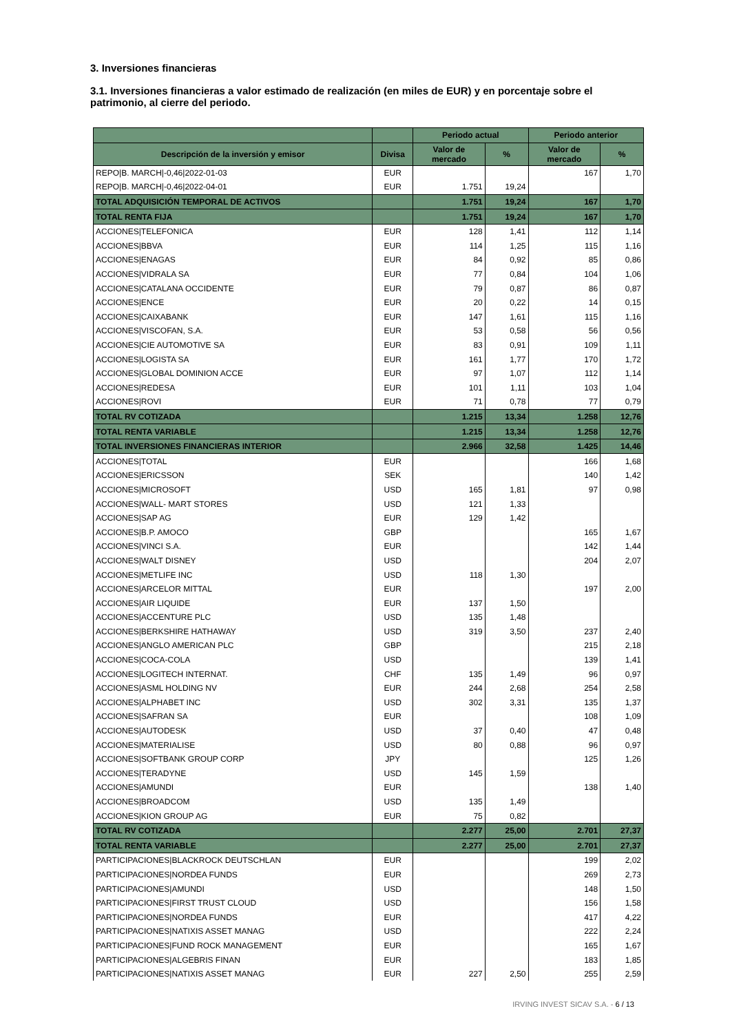3. Inversiones financieras
3.1. Inversiones financieras a valor estimado de realización (en miles de EUR) y en porcentaje sobre el patrimonio, al cierre del periodo.
| | | Periodo actual | | Periodo anterior | |
| --- | --- | --- | --- | --- | --- |
| Descripción de la inversión y emisor | Divisa | Valor de mercado | % | Valor de mercado | % |
| REPO/B. MARCH/-0,46/2022-01-03 | EUR | | | 167 | 1,70 |
| REPO/B. MARCH/-0,46/2022-04-01 | EUR | 1.751 | 19,24 | | |
| TOTAL ADQUISICIÓN TEMPORAL DE ACTIVOS | | 1.751 | 19,24 | 167 | 1,70 |
| TOTAL RENTA FIJA | | 1.751 | 19,24 | 167 | 1,70 |
| ACCIONES/TELEFONICA | EUR | 128 | 1,41 | 112 | 1,14 |
| ACCIONES/BBVA | EUR | 114 | 1,25 | 115 | 1,16 |
| ACCIONES/ENAGAS | EUR | 84 | 0,92 | 85 | 0,86 |
| ACCIONES/VIDRALA SA | EUR | 77 | 0,84 | 104 | 1,06 |
| ACCIONES/CATALANA OCCIDENTE | EUR | 79 | 0,87 | 86 | 0,87 |
| ACCIONES/ENCE | EUR | 20 | 0,22 | 14 | 0,15 |
| ACCIONES/CAIXABANK | EUR | 147 | 1,61 | 115 | 1,16 |
| ACCIONES/VISCOFAN, S.A. | EUR | 53 | 0,58 | 56 | 0,56 |
| ACCIONES/CIE AUTOMOTIVE SA | EUR | 83 | 0,91 | 109 | 1,11 |
| ACCIONES/LOGISTA SA | EUR | 161 | 1,77 | 170 | 1,72 |
| ACCIONES/GLOBAL DOMINION ACCE | EUR | 97 | 1,07 | 112 | 1,14 |
| ACCIONES/REDESA | EUR | 101 | 1,11 | 103 | 1,04 |
| ACCIONES/ROVI | EUR | 71 | 0,78 | 77 | 0,79 |
| TOTAL RV COTIZADA | | 1.215 | 13,34 | 1.258 | 12,76 |
| TOTAL RENTA VARIABLE | | 1.215 | 13,34 | 1.258 | 12,76 |
| TOTAL INVERSIONES FINANCIERAS INTERIOR | | 2.966 | 32,58 | 1.425 | 14,46 |
| ACCIONES/TOTAL | EUR | | | 166 | 1,68 |
| ACCIONES/ERICSSON | SEK | | | 140 | 1,42 |
| ACCIONES/MICROSOFT | USD | 165 | 1,81 | 97 | 0,98 |
| ACCIONES/WALL- MART STORES | USD | 121 | 1,33 | | |
| ACCIONES/SAP AG | EUR | 129 | 1,42 | | |
| ACCIONES/B.P. AMOCO | GBP | | | 165 | 1,67 |
| ACCIONES/VINCI S.A. | EUR | | | 142 | 1,44 |
| ACCIONES/WALT DISNEY | USD | | | 204 | 2,07 |
| ACCIONES/METLIFE INC | USD | 118 | 1,30 | | |
| ACCIONES/ARCELOR MITTAL | EUR | | | 197 | 2,00 |
| ACCIONES/AIR LIQUIDE | EUR | 137 | 1,50 | | |
| ACCIONES/ACCENTURE PLC | USD | 135 | 1,48 | | |
| ACCIONES/BERKSHIRE HATHAWAY | USD | 319 | 3,50 | 237 | 2,40 |
| ACCIONES/ANGLO AMERICAN PLC | GBP | | | 215 | 2,18 |
| ACCIONES/COCA-COLA | USD | | | 139 | 1,41 |
| ACCIONES/LOGITECH INTERNAT. | CHF | 135 | 1,49 | 96 | 0,97 |
| ACCIONES/ASML HOLDING NV | EUR | 244 | 2,68 | 254 | 2,58 |
| ACCIONES/ALPHABET INC | USD | 302 | 3,31 | 135 | 1,37 |
| ACCIONES/SAFRAN SA | EUR | | | 108 | 1,09 |
| ACCIONES/AUTODESK | USD | 37 | 0,40 | 47 | 0,48 |
| ACCIONES/MATERIALISE | USD | 80 | 0,88 | 96 | 0,97 |
| ACCIONES/SOFTBANK GROUP CORP | JPY | | | 125 | 1,26 |
| ACCIONES/TERADYNE | USD | 145 | 1,59 | | |
| ACCIONES/AMUNDI | EUR | | | 138 | 1,40 |
| ACCIONES/BROADCOM | USD | 135 | 1,49 | | |
| ACCIONES/KION GROUP AG | EUR | 75 | 0,82 | | |
| TOTAL RV COTIZADA | | 2.277 | 25,00 | 2.701 | 27,37 |
| TOTAL RENTA VARIABLE | | 2.277 | 25,00 | 2.701 | 27,37 |
| PARTICIPACIONES/BLACKROCK DEUTSCHLAN | EUR | | | 199 | 2,02 |
| PARTICIPACIONES/NORDEA FUNDS | EUR | | | 269 | 2,73 |
| PARTICIPACIONES/AMUNDI | USD | | | 148 | 1,50 |
| PARTICIPACIONES/FIRST TRUST CLOUD | USD | | | 156 | 1,58 |
| PARTICIPACIONES/NORDEA FUNDS | EUR | | | 417 | 4,22 |
| PARTICIPACIONES/NATIXIS ASSET MANAG | USD | | | 222 | 2,24 |
| PARTICIPACIONES/FUND ROCK MANAGEMENT | EUR | | | 165 | 1,67 |
| PARTICIPACIONES/ALGEBRIS FINAN | EUR | | | 183 | 1,85 |
| PARTICIPACIONES/NATIXIS ASSET MANAG | EUR | 227 | 2,50 | 255 | 2,59 |
IRVING INVEST SICAV S.A. - 6 / 13